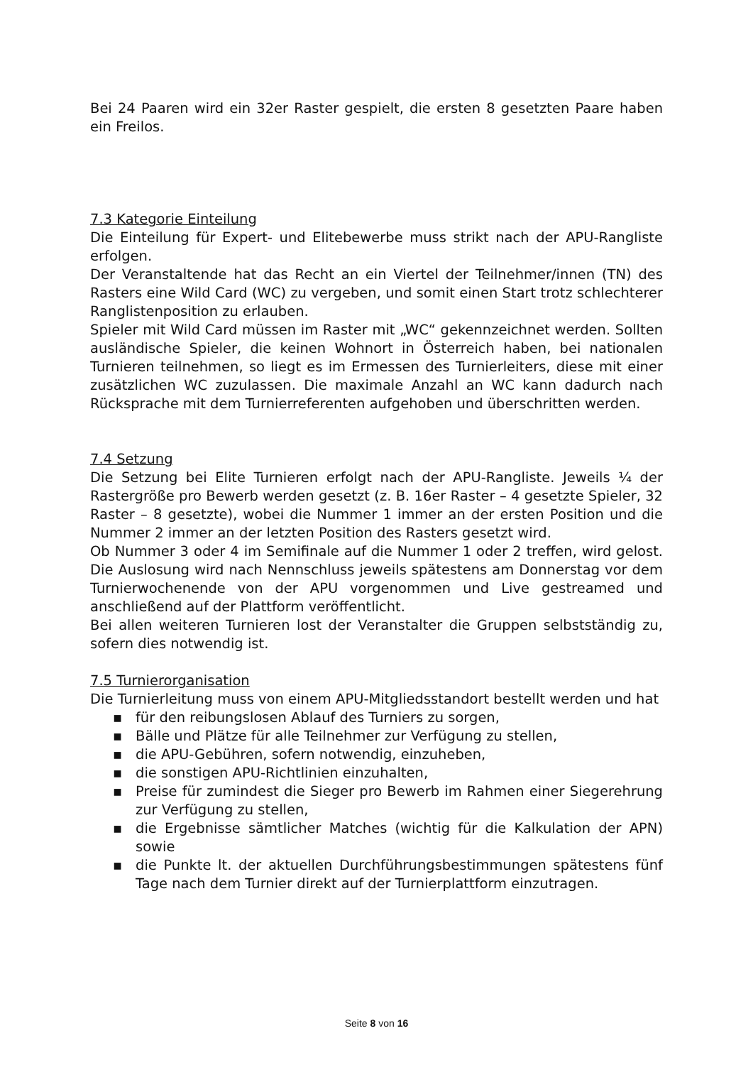Bei 24 Paaren wird ein 32er Raster gespielt, die ersten 8 gesetzten Paare haben ein Freilos.
7.3 Kategorie Einteilung
Die Einteilung für Expert- und Elitebewerbe muss strikt nach der APU-Rangliste erfolgen.
Der Veranstaltende hat das Recht an ein Viertel der Teilnehmer/innen (TN) des Rasters eine Wild Card (WC) zu vergeben, und somit einen Start trotz schlechterer Ranglistenposition zu erlauben.
Spieler mit Wild Card müssen im Raster mit „WC“ gekennzeichnet werden. Sollten ausländische Spieler, die keinen Wohnort in Österreich haben, bei nationalen Turnieren teilnehmen, so liegt es im Ermessen des Turnierleiters, diese mit einer zusätzlichen WC zuzulassen. Die maximale Anzahl an WC kann dadurch nach Rücksprache mit dem Turnierreferenten aufgehoben und überschritten werden.
7.4 Setzung
Die Setzung bei Elite Turnieren erfolgt nach der APU-Rangliste. Jeweils ¼ der Rastergröße pro Bewerb werden gesetzt (z. B. 16er Raster – 4 gesetzte Spieler, 32 Raster – 8 gesetzte), wobei die Nummer 1 immer an der ersten Position und die Nummer 2 immer an der letzten Position des Rasters gesetzt wird.
Ob Nummer 3 oder 4 im Semifinale auf die Nummer 1 oder 2 treffen, wird gelost. Die Auslosung wird nach Nennschluss jeweils spätestens am Donnerstag vor dem Turnierwochenende von der APU vorgenommen und Live gestreamed und anschließend auf der Plattform veröffentlicht.
Bei allen weiteren Turnieren lost der Veranstalter die Gruppen selbstständig zu, sofern dies notwendig ist.
7.5 Turnierorganisation
Die Turnierleitung muss von einem APU-Mitgliedsstandort bestellt werden und hat
▪ für den reibungslosen Ablauf des Turniers zu sorgen,
▪ Bälle und Plätze für alle Teilnehmer zur Verfügung zu stellen,
▪ die APU-Gebühren, sofern notwendig, einzuheben,
▪ die sonstigen APU-Richtlinien einzuhalten,
▪ Preise für zumindest die Sieger pro Bewerb im Rahmen einer Siegerehrung zur Verfügung zu stellen,
▪ die Ergebnisse sämtlicher Matches (wichtig für die Kalkulation der APN) sowie
▪ die Punkte lt. der aktuellen Durchführungsbestimmungen spätestens fünf Tage nach dem Turnier direkt auf der Turnierplattform einzutragen.
Seite 8 von 16